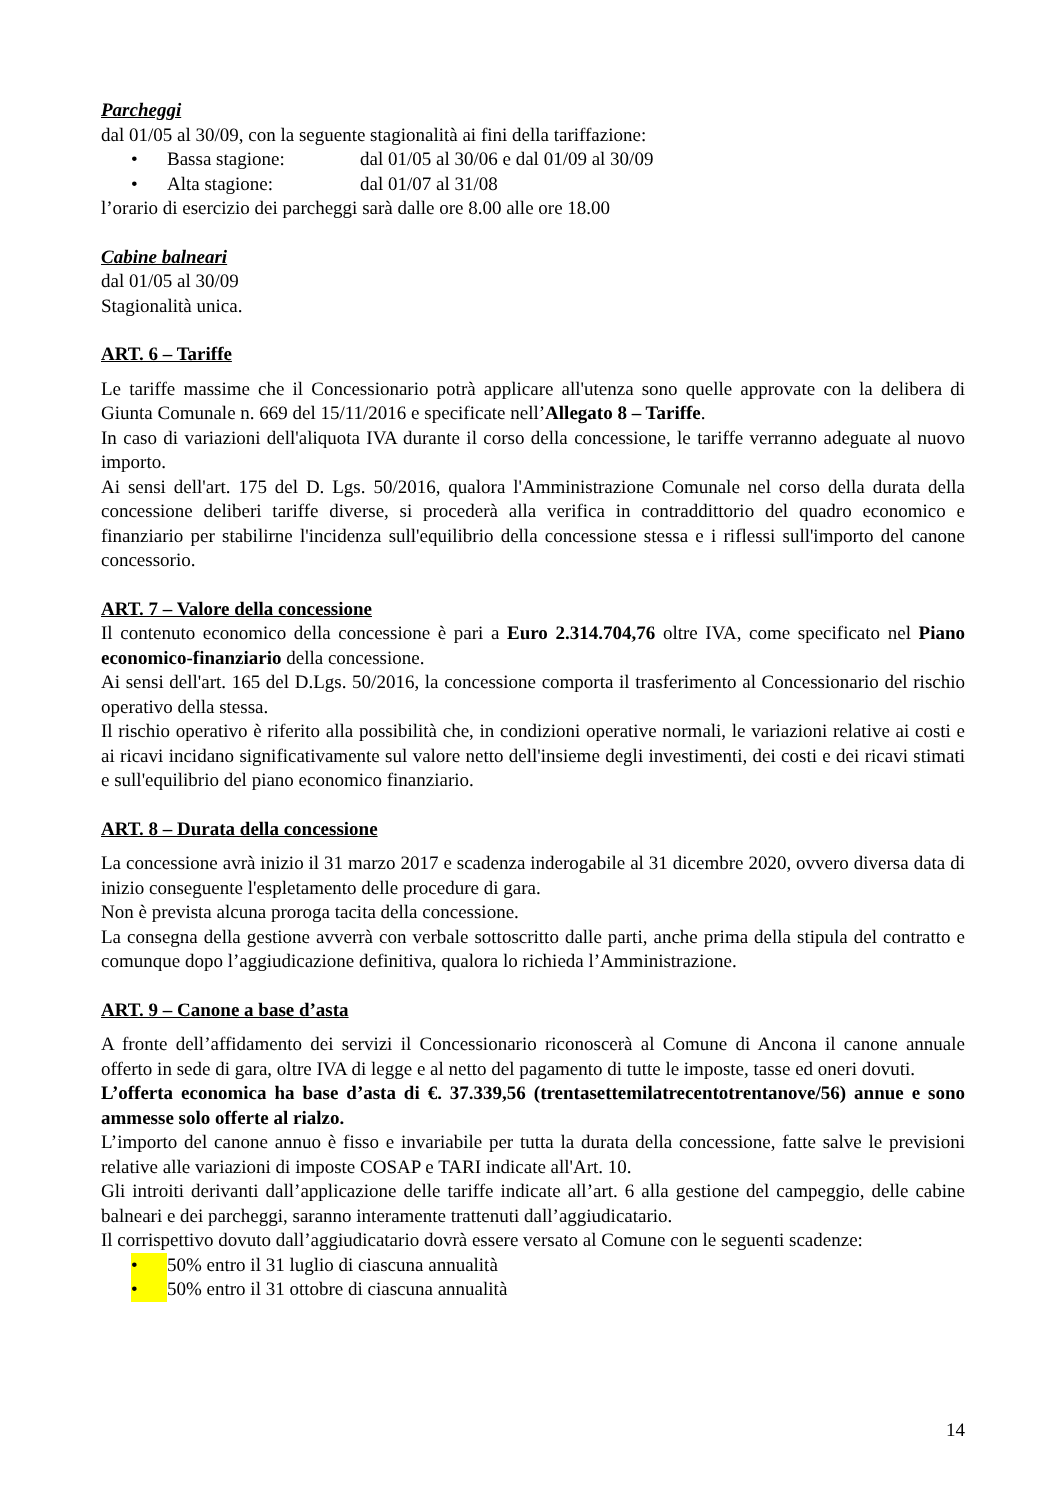Parcheggi
dal 01/05 al 30/09, con la seguente stagionalità ai fini della tariffazione:
• Bassa stagione: dal 01/05 al 30/06 e dal 01/09 al 30/09
• Alta stagione: dal 01/07 al 31/08
l’orario di esercizio dei parcheggi sarà dalle ore 8.00 alle ore 18.00
Cabine balneari
dal 01/05 al 30/09
Stagionalità unica.
ART. 6 – Tariffe
Le tariffe massime che il Concessionario potrà applicare all'utenza sono quelle approvate con la delibera di Giunta Comunale n. 669 del 15/11/2016 e specificate nell’Allegato 8 – Tariffe.
In caso di variazioni dell'aliquota IVA durante il corso della concessione, le tariffe verranno adeguate al nuovo importo.
Ai sensi dell'art. 175 del D. Lgs. 50/2016, qualora l'Amministrazione Comunale nel corso della durata della concessione deliberi tariffe diverse, si procederà alla verifica in contraddittorio del quadro economico e finanziario per stabilirne l'incidenza sull'equilibrio della concessione stessa e i riflessi sull'importo del canone concessorio.
ART. 7 – Valore della concessione
Il contenuto economico della concessione è pari a Euro 2.314.704,76 oltre IVA, come specificato nel Piano economico-finanziario della concessione.
Ai sensi dell'art. 165 del D.Lgs. 50/2016, la concessione comporta il trasferimento al Concessionario del rischio operativo della stessa.
Il rischio operativo è riferito alla possibilità che, in condizioni operative normali, le variazioni relative ai costi e ai ricavi incidano significativamente sul valore netto dell'insieme degli investimenti, dei costi e dei ricavi stimati e sull'equilibrio del piano economico finanziario.
ART. 8 – Durata della concessione
La concessione avrà inizio il 31 marzo 2017 e scadenza inderogabile al 31 dicembre 2020, ovvero diversa data di inizio conseguente l'espletamento delle procedure di gara.
Non è prevista alcuna proroga tacita della concessione.
La consegna della gestione avverrà con verbale sottoscritto dalle parti, anche prima della stipula del contratto e comunque dopo l’aggiudicazione definitiva, qualora lo richieda l’Amministrazione.
ART. 9 – Canone a base d’asta
A fronte dell’affidamento dei servizi il Concessionario riconoscerà al Comune di Ancona il canone annuale offerto in sede di gara, oltre IVA di legge e al netto del pagamento di tutte le imposte, tasse ed oneri dovuti.
L’offerta economica ha base d’asta di €. 37.339,56 (trentasettemilatrecentotrentanove/56) annue e sono ammesse solo offerte al rialzo.
L’importo del canone annuo è fisso e invariabile per tutta la durata della concessione, fatte salve le previsioni relative alle variazioni di imposte COSAP e TARI indicate all'Art. 10.
Gli introiti derivanti dall’applicazione delle tariffe indicate all’art. 6 alla gestione del campeggio, delle cabine balneari e dei parcheggi, saranno interamente trattenuti dall’aggiudicatario.
Il corrispettivo dovuto dall’aggiudicatario dovrà essere versato al Comune con le seguenti scadenze:
• 50% entro il 31 luglio di ciascuna annualità
• 50% entro il 31 ottobre di ciascuna annualità
14